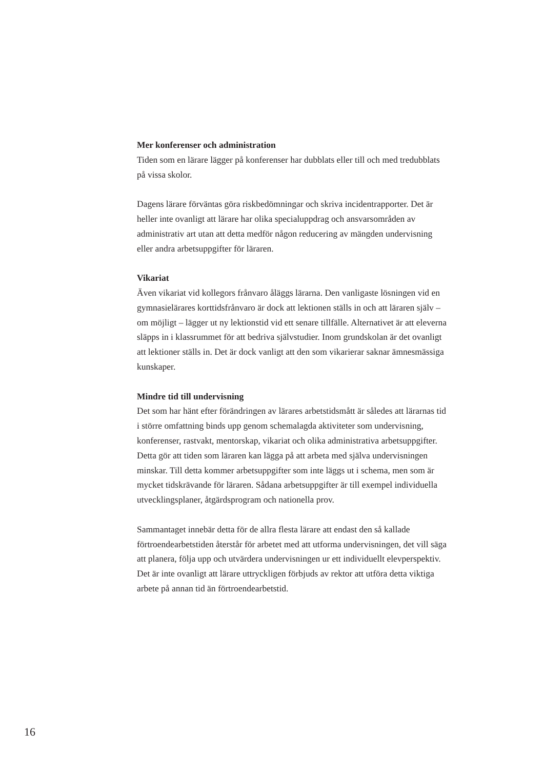Mer konferenser och administration
Tiden som en lärare lägger på konferenser har dubblats eller till och med tredubblats på vissa skolor.
Dagens lärare förväntas göra riskbedömningar och skriva incidentrapporter. Det är heller inte ovanligt att lärare har olika specialuppdrag och ansvarsområden av administrativ art utan att detta medför någon reducering av mängden undervisning eller andra arbetsuppgifter för läraren.
Vikariat
Även vikariat vid kollegors frånvaro åläggs lärarna. Den vanligaste lösningen vid en gymnasielärares korttidsfrånvaro är dock att lektionen ställs in och att läraren själv – om möjligt – lägger ut ny lektionstid vid ett senare tillfälle. Alternativet är att eleverna släpps in i klassrummet för att bedriva självstudier. Inom grundskolan är det ovanligt att lektioner ställs in. Det är dock vanligt att den som vikarierar saknar ämnesmässiga kunskaper.
Mindre tid till undervisning
Det som har hänt efter förändringen av lärares arbetstidsmått är således att lärarnas tid i större omfattning binds upp genom schemalagda aktiviteter som undervisning, konferenser, rastvakt, mentorskap, vikariat och olika administrativa arbetsuppgifter. Detta gör att tiden som läraren kan lägga på att arbeta med själva undervisningen minskar. Till detta kommer arbetsuppgifter som inte läggs ut i schema, men som är mycket tidskrävande för läraren. Sådana arbetsuppgifter är till exempel individuella utvecklingsplaner, åtgärdsprogram och nationella prov.
Sammantaget innebär detta för de allra flesta lärare att endast den så kallade förtroendearbetstiden återstår för arbetet med att utforma undervisningen, det vill säga att planera, följa upp och utvärdera undervisningen ur ett individuellt elevperspektiv. Det är inte ovanligt att lärare uttryckligen förbjuds av rektor att utföra detta viktiga arbete på annan tid än förtroendearbetstid.
16